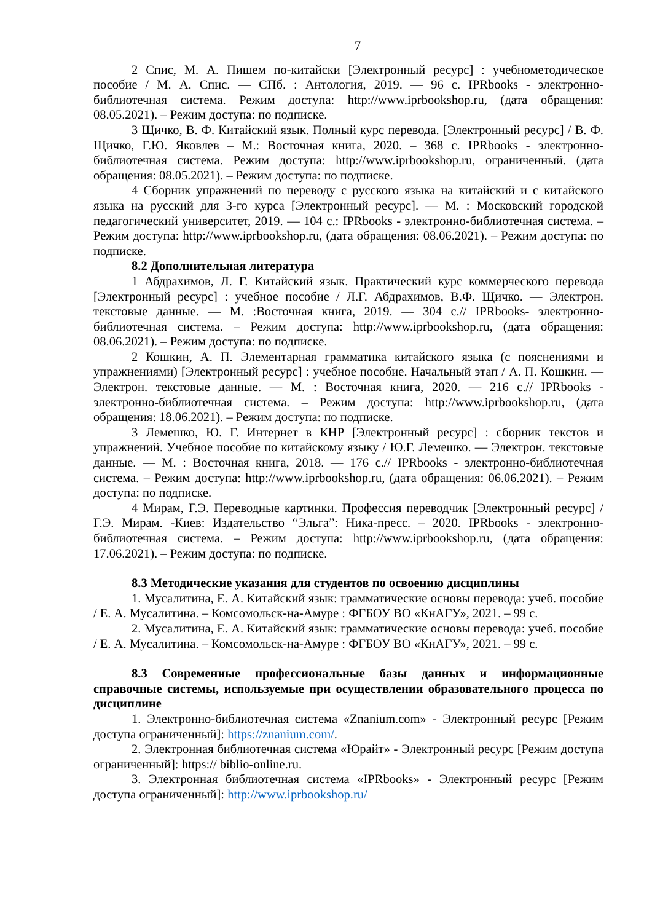7
2 Спис, М. А. Пишем по-китайски [Электронный ресурс] : учебнометодическое пособие / М. А. Спис. — СПб. : Антология, 2019. — 96 с. IPRbooks - электронно-библиотечная система. Режим доступа: http://www.iprbookshop.ru, (дата обращения: 08.05.2021). – Режим доступа: по подписке.
3 Щичко, В. Ф. Китайский язык. Полный курс перевода. [Электронный ресурс] / В. Ф. Щичко, Г.Ю. Яковлев – М.: Восточная книга, 2020. – 368 с. IPRbooks - электронно-библиотечная система. Режим доступа: http://www.iprbookshop.ru, ограниченный. (дата обращения: 08.05.2021). – Режим доступа: по подписке.
4 Сборник упражнений по переводу с русского языка на китайский и с китайского языка на русский для 3-го курса [Электронный ресурс]. — М. : Московский городской педагогический университет, 2019. — 104 с.: IPRbooks - электронно-библиотечная система. – Режим доступа: http://www.iprbookshop.ru, (дата обращения: 08.06.2021). – Режим доступа: по подписке.
8.2 Дополнительная литература
1 Абдрахимов, Л. Г. Китайский язык. Практический курс коммерческого перевода [Электронный ресурс] : учебное пособие / Л.Г. Абдрахимов, В.Ф. Щичко. — Электрон. текстовые данные. — М. :Восточная книга, 2019. — 304 с.// IPRbooks- электронно-библиотечная система. – Режим доступа: http://www.iprbookshop.ru, (дата обращения: 08.06.2021). – Режим доступа: по подписке.
2 Кошкин, А. П. Элементарная грамматика китайского языка (с пояснениями и упражнениями) [Электронный ресурс] : учебное пособие. Начальный этап / А. П. Кошкин. — Электрон. текстовые данные. — М. : Восточная книга, 2020. — 216 с.// IPRbooks - электронно-библиотечная система. – Режим доступа: http://www.iprbookshop.ru, (дата обращения: 18.06.2021). – Режим доступа: по подписке.
3 Лемешко, Ю. Г. Интернет в КНР [Электронный ресурс] : сборник текстов и упражнений. Учебное пособие по китайскому языку / Ю.Г. Лемешко. — Электрон. текстовые данные. — М. : Восточная книга, 2018. — 176 с.// IPRbooks - электронно-библиотечная система. – Режим доступа: http://www.iprbookshop.ru, (дата обращения: 06.06.2021). – Режим доступа: по подписке.
4 Мирам, Г.Э. Переводные картинки. Профессия переводчик [Электронный ресурс] / Г.Э. Мирам. -Киев: Издательство “Эльга”: Ника-пресс. – 2020. IPRbooks - электронно-библиотечная система. – Режим доступа: http://www.iprbookshop.ru, (дата обращения: 17.06.2021). – Режим доступа: по подписке.
8.3 Методические указания для студентов по освоению дисциплины
1. Мусалитина, Е. А. Китайский язык: грамматические основы перевода: учеб. пособие / Е. А. Мусалитина. – Комсомольск-на-Амуре : ФГБОУ ВО «КнАГУ», 2021. – 99 с.
2. Мусалитина, Е. А. Китайский язык: грамматические основы перевода: учеб. пособие / Е. А. Мусалитина. – Комсомольск-на-Амуре : ФГБОУ ВО «КнАГУ», 2021. – 99 с.
8.3 Современные профессиональные базы данных и информационные справочные системы, используемые при осуществлении образовательного процесса по дисциплине
1. Электронно-библиотечная система «Znanium.com» - Электронный ресурс [Режим доступа ограниченный]: https://znanium.com/.
2. Электронная библиотечная система «Юрайт» - Электронный ресурс [Режим доступа ограниченный]: https:// biblio-online.ru.
3. Электронная библиотечная система «IPRbooks» - Электронный ресурс [Режим доступа ограниченный]: http://www.iprbookshop.ru/